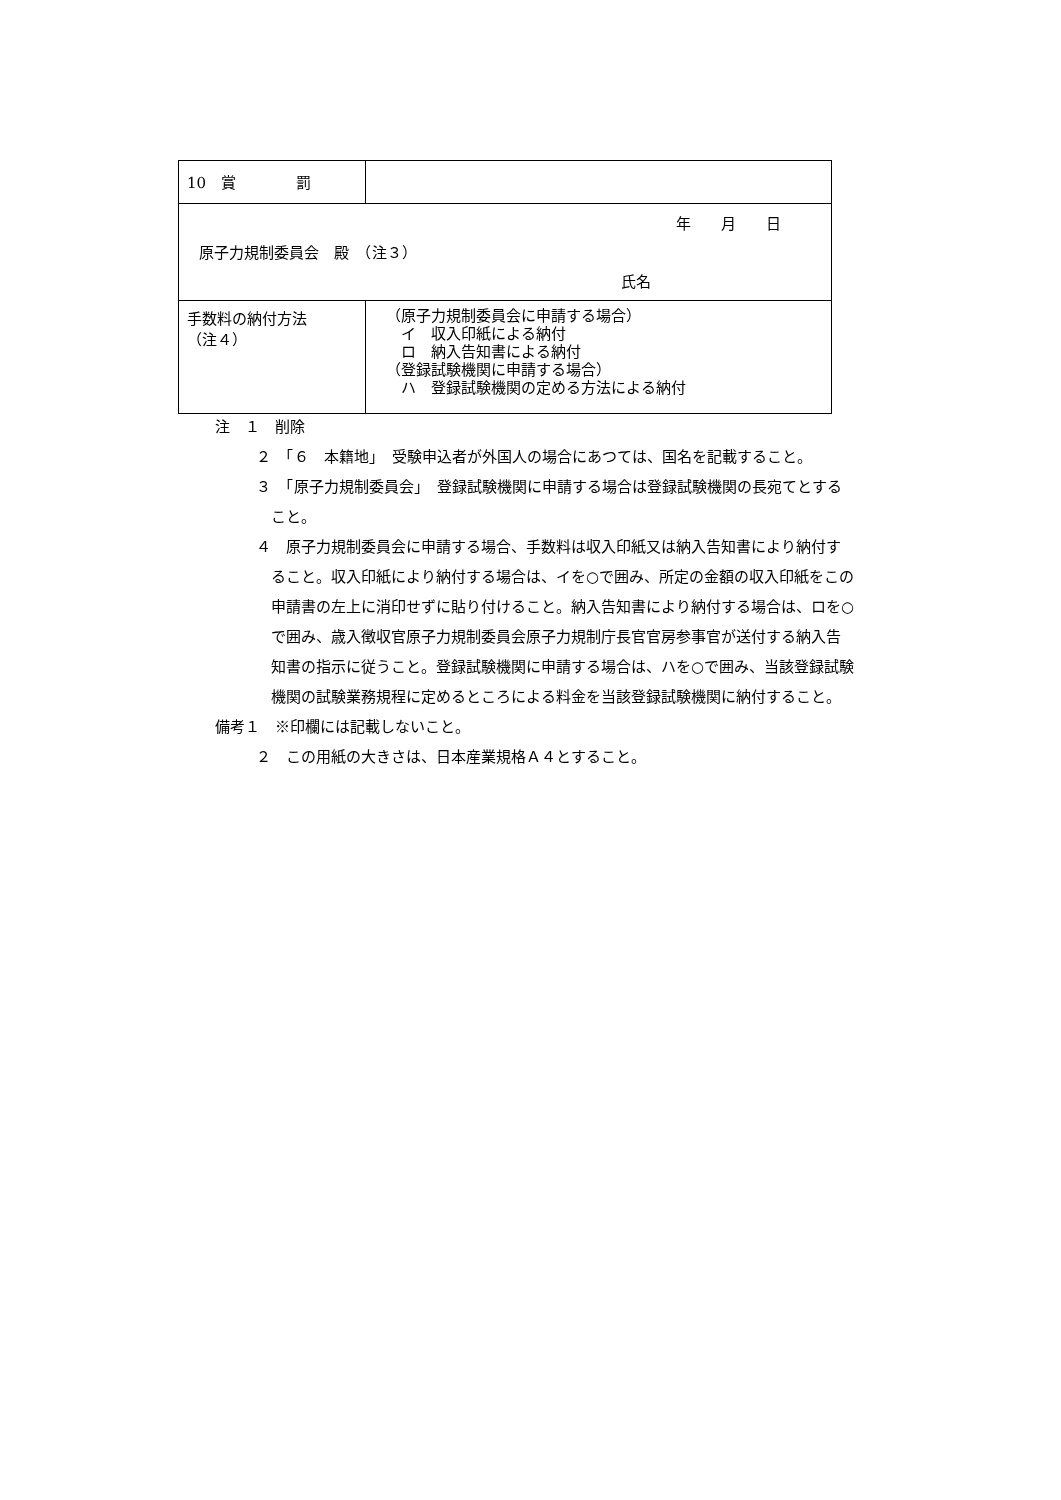| 10 賞 罰 | |
| 年 月 日 原子力規制委員会 殿 （注３） 氏名 | |
| 手数料の納付方法 （注４） | （原子力規制委員会に申請する場合） イ 収入印紙による納付 ロ 納入告知書による納付 （登録試験機関に申請する場合） ハ 登録試験機関の定める方法による納付 |
注　１　削除
２　「６　本籍地」　受験申込者が外国人の場合にあつては、国名を記載すること。
３　「原子力規制委員会」　登録試験機関に申請する場合は登録試験機関の長宛てとすること。
４　原子力規制委員会に申請する場合、手数料は収入印紙又は納入告知書により納付すること。収入印紙により納付する場合は、イを○で囲み、所定の金額の収入印紙をこの申請書の左上に消印せずに貼り付けること。納入告知書により納付する場合は、ロを○で囲み、歳入徴収官原子力規制委員会原子力規制庁長官官房参事官が送付する納入告知書の指示に従うこと。登録試験機関に申請する場合は、ハを○で囲み、当該登録試験機関の試験業務規程に定めるところによる料金を当該登録試験機関に納付すること。
備考１　※印欄には記載しないこと。
２　この用紙の大きさは、日本産業規格Ａ４とすること。